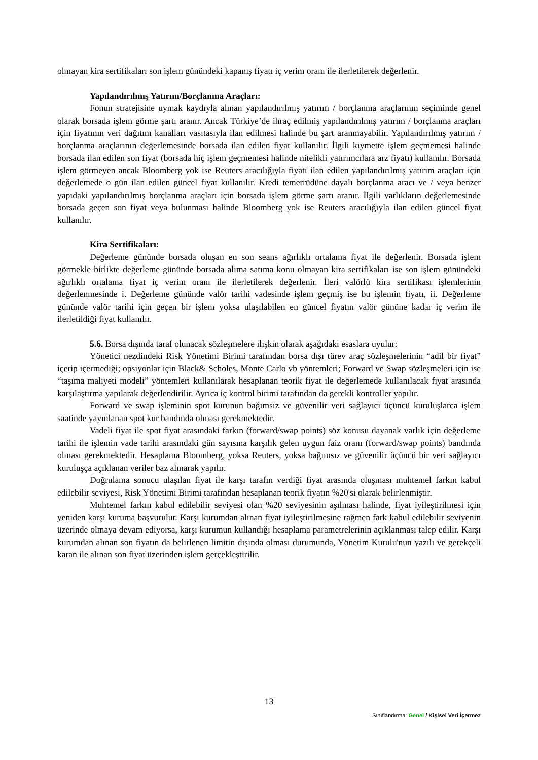olmayan kira sertifikaları son işlem günündeki kapanış fiyatı iç verim oranı ile ilerletilerek değerlenir.
Yapılandırılmış Yatırım/Borçlanma Araçları:
Fonun stratejisine uymak kaydıyla alınan yapılandırılmış yatırım / borçlanma araçlarının seçiminde genel olarak borsada işlem görme şartı aranır. Ancak Türkiye’de ihraç edilmiş yapılandırılmış yatırım / borçlanma araçları için fiyatının veri dağıtım kanalları vasıtasıyla ilan edilmesi halinde bu şart aranmayabilir. Yapılandırılmış yatırım / borçlanma araçlarının değerlemesinde borsada ilan edilen fiyat kullanılır. İlgili kıymette işlem geçmemesi halinde borsada ilan edilen son fiyat (borsada hiç işlem geçmemesi halinde nitelikli yatırımcılara arz fiyatı) kullanılır. Borsada işlem görmeyen ancak Bloomberg yok ise Reuters aracılığıyla fiyatı ilan edilen yapılandırılmış yatırım araçları için değerlemede o gün ilan edilen güncel fiyat kullanılır. Kredi temerrüdüne dayalı borçlanma aracı ve / veya benzer yapıdaki yapılandırılmış borçlanma araçları için borsada işlem görme şartı aranır. İlgili varlıkların değerlemesinde borsada geçen son fiyat veya bulunması halinde Bloomberg yok ise Reuters aracılığıyla ilan edilen güncel fiyat kullanılır.
Kira Sertifikaları:
Değerleme gününde borsada oluşan en son seans ağırlıklı ortalama fiyat ile değerlenir. Borsada işlem görmekle birlikte değerleme gününde borsada alıma satıma konu olmayan kira sertifikaları ise son işlem günündeki ağırlıklı ortalama fiyat iç verim oranı ile ilerletilerek değerlenir. İleri valörlü kira sertifikası işlemlerinin değerlenmesinde i. Değerleme gününde valör tarihi vadesinde işlem geçmiş ise bu işlemin fiyatı, ii. Değerleme gününde valör tarihi için geçen bir işlem yoksa ulaşılabilen en güncel fiyatın valör gününe kadar iç verim ile ilerletildiği fiyat kullanılır.
5.6. Borsa dışında taraf olunacak sözleşmelere ilişkin olarak aşağıdaki esaslara uyulur:
Yönetici nezdindeki Risk Yönetimi Birimi tarafından borsa dışı türev araç sözleşmelerinin “adil bir fiyat” içerip içermediği; opsiyonlar için Black& Scholes, Monte Carlo vb yöntemleri; Forward ve Swap sözleşmeleri için ise “taşıma maliyeti modeli” yöntemleri kullanılarak hesaplanan teorik fiyat ile değerlemede kullanılacak fiyat arasında karşılaştırma yapılarak değerlendirilir. Ayrıca iç kontrol birimi tarafından da gerekli kontroller yapılır.
Forward ve swap işleminin spot kurunun bağımsız ve güvenilir veri sağlayıcı üçüncü kuruluşlarca işlem saatinde yayınlanan spot kur bandında olması gerekmektedir.
Vadeli fiyat ile spot fiyat arasındaki farkın (forward/swap points) söz konusu dayanak varlık için değerleme tarihi ile işlemin vade tarihi arasındaki gün sayısına karşılık gelen uygun faiz oranı (forward/swap points) bandında olması gerekmektedir. Hesaplama Bloomberg, yoksa Reuters, yoksa bağımsız ve güvenilir üçüncü bir veri sağlayıcı kuruluşça açıklanan veriler baz alınarak yapılır.
Doğrulama sonucu ulaşılan fiyat ile karşı tarafın verdiği fiyat arasında oluşması muhtemel farkın kabul edilebilir seviyesi, Risk Yönetimi Birimi tarafından hesaplanan teorik fiyatın %20'si olarak belirlenmiştir.
Muhtemel farkın kabul edilebilir seviyesi olan %20 seviyesinin aşılması halinde, fiyat iyileştirilmesi için yeniden karşı kuruma başvurulur. Karşı kurumdan alınan fiyat iyileştirilmesine rağmen fark kabul edilebilir seviyenin üzerinde olmaya devam ediyorsa, karşı kurumun kullandığı hesaplama parametrelerinin açıklanması talep edilir. Karşı kurumdan alınan son fiyatın da belirlenen limitin dışında olması durumunda, Yönetim Kurulu'nun yazılı ve gerekçeli karan ile alınan son fiyat üzerinden işlem gerçekleştirilir.
13
Sınıflandırma: Genel / Kişisel Veri İçermez